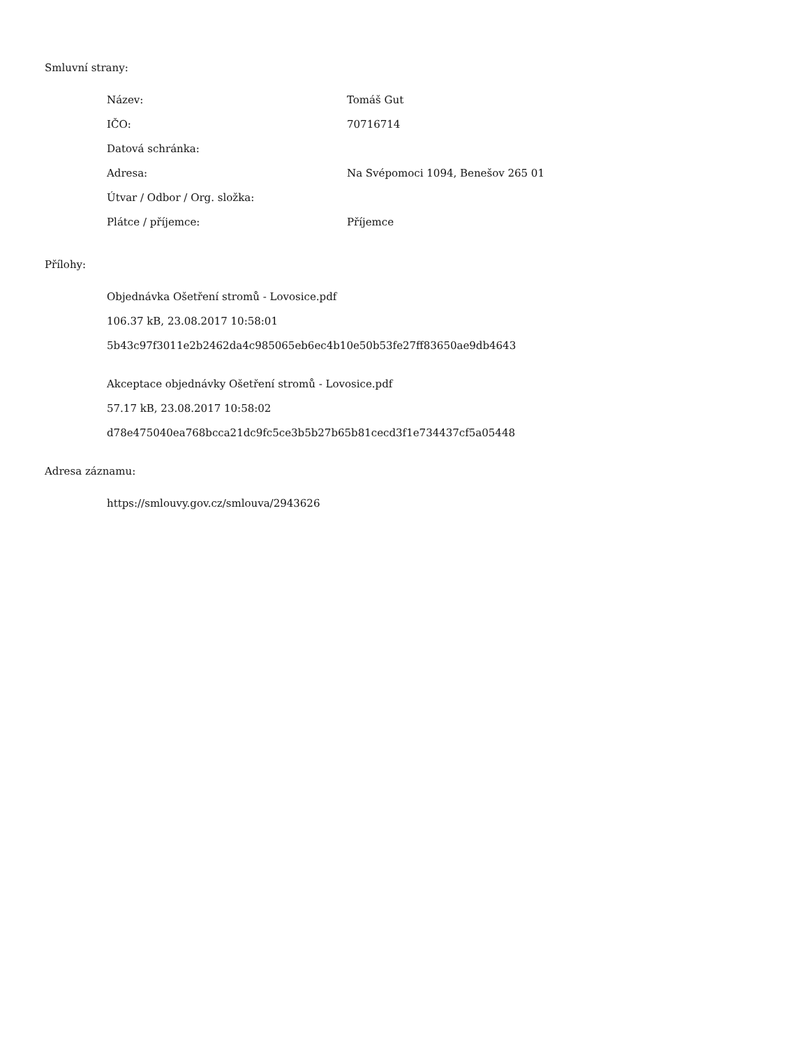Smluvní strany:
| Název: | Tomáš Gut |
| IČO: | 70716714 |
| Datová schránka: | |
| Adresa: | Na Svépomoci 1094, Benešov 265 01 |
| Útvar / Odbor / Org. složka: | |
| Plátce / příjemce: | Příjemce |
Přílohy:
Objednávka Ošetření stromů - Lovosice.pdf
106.37 kB, 23.08.2017 10:58:01
5b43c97f3011e2b2462da4c985065eb6ec4b10e50b53fe27ff83650ae9db4643
Akceptace objednávky Ošetření stromů - Lovosice.pdf
57.17 kB, 23.08.2017 10:58:02
d78e475040ea768bcca21dc9fc5ce3b5b27b65b81cecd3f1e734437cf5a05448
Adresa záznamu:
https://smlouvy.gov.cz/smlouva/2943626